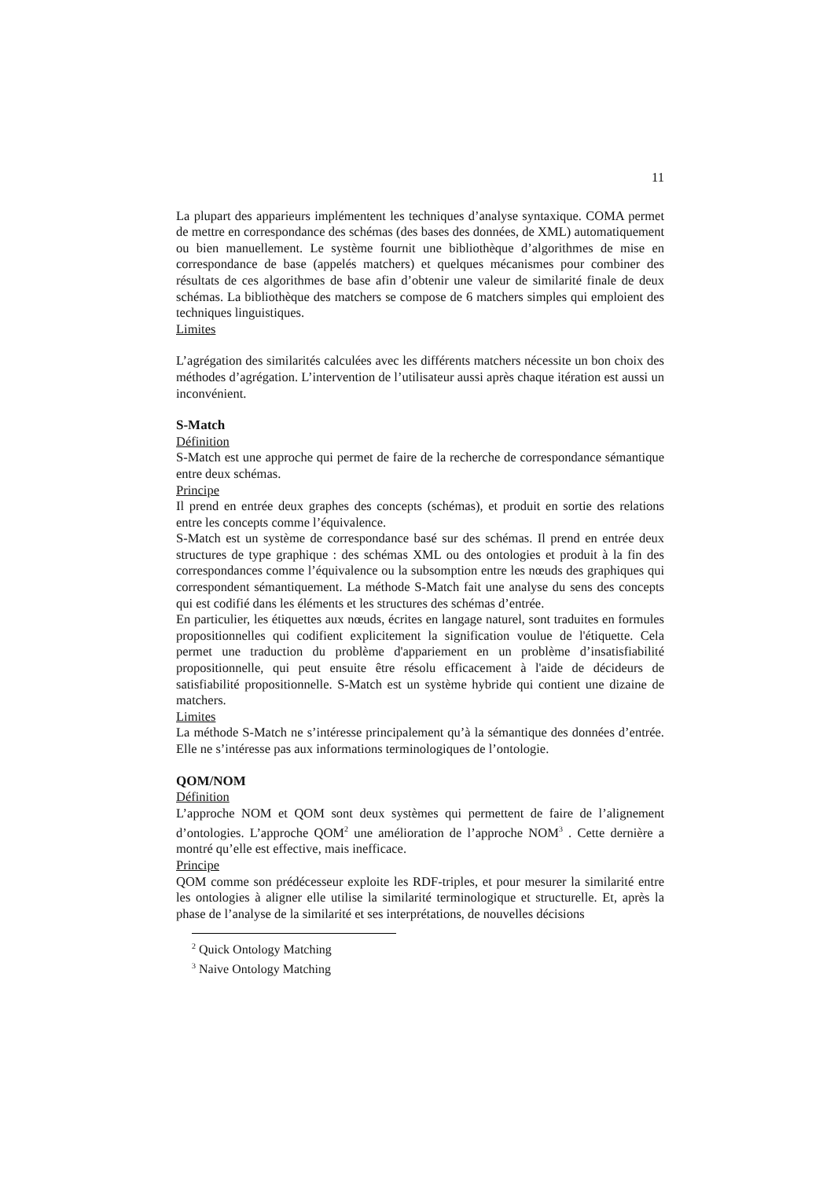11
La plupart des apparieurs implémentent les techniques d’analyse syntaxique. COMA permet de mettre en correspondance des schémas (des bases des données, de XML) automatiquement ou bien manuellement. Le système fournit une bibliothèque d’algorithmes de mise en correspondance de base (appelés matchers) et quelques mécanismes pour combiner des résultats de ces algorithmes de base afin d’obtenir une valeur de similarité finale de deux schémas. La bibliothèque des matchers se compose de 6 matchers simples qui emploient des techniques linguistiques.
Limites
L’agrégation des similarités calculées avec les différents matchers nécessite un bon choix des méthodes d’agrégation. L’intervention de l’utilisateur aussi après chaque itération est aussi un inconvénient.
S-Match
Définition
S-Match est une approche qui permet de faire de la recherche de correspondance sémantique entre deux schémas.
Principe
Il prend en entrée deux graphes des concepts (schémas), et produit en sortie des relations entre les concepts comme l’équivalence.
S-Match est un système de correspondance basé sur des schémas. Il prend en entrée deux structures de type graphique : des schémas XML ou des ontologies et produit à la fin des correspondances comme l’équivalence ou la subsomption entre les nœuds des graphiques qui correspondent sémantiquement. La méthode S-Match fait une analyse du sens des concepts qui est codifié dans les éléments et les structures des schémas d’entrée.
En particulier, les étiquettes aux nœuds, écrites en langage naturel, sont traduites en formules propositionnelles qui codifient explicitement la signification voulue de l'étiquette. Cela permet une traduction du problème d'appariement en un problème d’insatisfiabilité propositionnelle, qui peut ensuite être résolu efficacement à l'aide de décideurs de satisfiabilité propositionnelle. S-Match est un système hybride qui contient une dizaine de matchers.
Limites
La méthode S-Match ne s’intéresse principalement qu’à la sémantique des données d’entrée. Elle ne s’intéresse pas aux informations terminologiques de l’ontologie.
QOM/NOM
Définition
L’approche NOM et QOM sont deux systèmes qui permettent de faire de l’alignement d’ontologies. L’approche QOM<sup>2</sup> une amélioration de l’approche NOM<sup>3</sup> . Cette dernière a montré qu’elle est effective, mais inefficace.
Principe
QOM comme son prédécesseur exploite les RDF-triples, et pour mesurer la similarité entre les ontologies à aligner elle utilise la similarité terminologique et structurelle. Et, après la phase de l’analyse de la similarité et ses interprétations, de nouvelles décisions
<sup>2</sup> Quick Ontology Matching
<sup>3</sup> Naive Ontology Matching